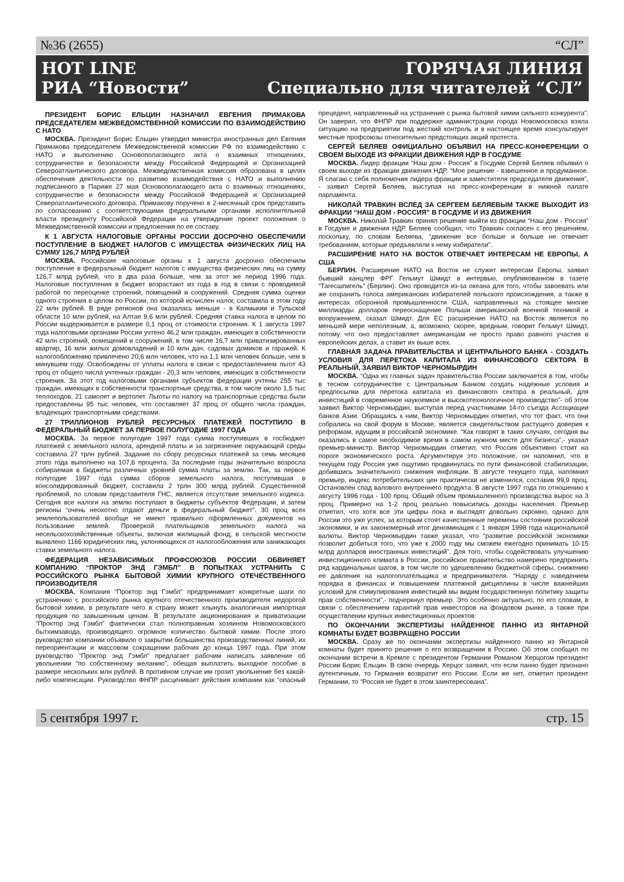№36 (2655) “СЛ”
HOT LINE ГОРЯЧАЯ ЛИНИЯ
РИА “Новости” Специально для читателей “СЛ”
ПРЕЗИДЕНТ БОРИС ЕЛЬЦИН НАЗНАЧИЛ ЕВГЕНИЯ ПРИМАКОВА ПРЕДСЕДАТЕЛЕМ МЕЖВЕДОМСТВЕННОЙ КОМИССИИ ПО ВЗАИМОДЕЙСТВИЮ С НАТО
МОСКВА. Президент Борис Ельцин утвердил министра иностранных дел Евгения Примакова председателем Межведомственной комиссии РФ по взаимодействию с НАТО и выполнению Основополагающего акта о взаимных отношениях, сотрудничестве и безопасности между Российской Федерацией и Организацией Североатлантического договора. Межведомственная комиссия образована в целях обеспечения деятельности по развитию взаимодействия с НАТО и выполнению подписанного в Париже 27 мая Основополагающего акта о взаимных отношениях, сотрудничестве и безопасности между Российской Федерацией и Организацией Североатлантического договора. Примакову поручено в 2-месячный срок представить по согласованию с соответствующими федеральными органами исполнительной власти президенту Российской Федерации на утверждение проект положения о Межведомственной комиссии и предложения по ее составу.
К 1 АВГУСТА НАЛОГОВЫЕ ОРГАНЫ РОССИИ ДОСРОЧНО ОБЕСПЕЧИЛИ ПОСТУПЛЕНИЕ В БЮДЖЕТ НАЛОГОВ С ИМУЩЕСТВА ФИЗИЧЕСКИХ ЛИЦ НА СУММУ 126,7 МЛРД РУБЛЕЙ
МОСКВА. Российские налоговые органы к 1 августа досрочно обеспечили поступление в федеральный бюджет налогов с имущества физических лиц на сумму 126,7 млрд рублей, что в два раза больше, чем за этот же период 1996 года. Налоговые поступления в бюджет возрастают из года в год в связи с проводимой работой по переоценке строений, помещений и сооружений. Средняя сумма оценки одного строения в целом по России, по которой исчислен налог, составила в этом году 22 млн рублей. В ряде регионов она оказалась меньше - в Калмыкии и Тульской области 10 млн рублей, на Алтае 9,6 млн рублей. Средняя ставка налога в целом по России выдерживается в размере 0,1 проц от стоимости строения. К 1 августа 1997 года налоговыми органами России учтено 46,2 млн граждан, имеющих в собственности 42 млн строений, помещений и сооружений, в том числе 16,7 млн приватизированных квартир, 16 млн жилых домовладений и 10 млн дач, садовых домиков и гаражей. К налогообложению привлечено 20,6 млн человек, что на 1,1 млн человек больше, чем в минувшем году. Освобождены от уплаты налога в связи с предоставлением льгот 43 проц от общего числа учтенных граждан - 20,3 млн человек, имеющих в собственности строения. За этот год налоговыми органами субъектов федерации учтены 255 тыс граждан, имеющих в собственности транспортные средства, в том числе около 1,5 тыс теплоходов, 21 самолет и вертолет. Льготы по налогу на транспортные средства были предоставлены 95 тыс человек, что составляет 37 проц от общего числа граждан, владеющих транспортными средствами.
27 ТРИЛЛИОНОВ РУБЛЕЙ РЕСУРСНЫХ ПЛАТЕЖЕЙ ПОСТУПИЛО В ФЕДЕРАЛЬНЫЙ БЮДЖЕТ ЗА ПЕРВОЕ ПОЛУГОДИЕ 1997 ГОДА
МОСКВА. За первое полугодие 1997 года сумма поступивших в госбюджет платежей с земельного налога, арендной платы и за загрязнение окружающей среды составила 27 трлн рублей. Задание по сбору ресурсных платежей за семь месяцев этого года выполнено на 107,6 процента. За последние годы значительно возросла собираемая в бюджеты различных уровней сумма платы за землю. Так, за первое полугодие 1997 года сумма сборов земельного налога, поступившая в консолидированный бюджет, составила 2 трлн 300 млрд рублей. Существенной проблемой, по словам представителя ГНС, является отсутствие земельного кодекса. Сегодня все налоги на землю поступают в бюджеты субъектов Федерации, и затем регионы “очень неохотно отдают деньги в федеральный бюджет”. 30 проц всех землепользователей вообще не имеют правильно оформленных документов на пользование землей. Проверкой плательщиков земельного налога на несельскохозяйственные объекты, включая жилищный фонд, в сельской местности выявлено 1166 юридических лиц, уклоняющихся от налогообложения или занижающих ставки земельного налога.
ФЕДЕРАЦИЯ НЕЗАВИСИМЫХ ПРОФСОЮЗОВ РОССИИ ОБВИНЯЕТ КОМПАНИЮ “ПРОКТОР ЭНД ГЭМБЛ” В ПОПЫТКАХ УСТРАНИТЬ С РОССИЙСКОГО РЫНКА БЫТОВОЙ ХИМИИ КРУПНОГО ОТЕЧЕСТВЕННОГО ПРОИЗВОДИТЕЛЯ
МОСКВА. Компания “Проктор энд Гэмбл” предпринимает конкретные шаги по устранению с российского рынка крупного отечественного производителя недорогой бытовой химии, в результате чего в страну может хлынуть аналогичная импортная продукция по завышенным ценам. В результате акционирования и приватизации “Проктор энд Гэмбл” фактически стал полноправным хозяином Новомосковского бытхимзавода, производящего огромное количество бытовой химии. После этого руководство компании объявило о закрытии большинства производственных линий, их переориентации и массовом сокращении рабочих до конца 1997 года. При этом руководство “Проктор энд Гэмбл” предлагает рабочим написать заявление об увольнении “по собственному желанию”, обещая выплатить выходное пособие в размере нескольких млн рублей. В противном случае им грозит увольнение без какой-либо компенсации. Руководство ФНПР расценивает действия компании как “опасный прецедент, направленный на устранение с рынка бытовой химии сильного конкурента”. Он заверил, что ФНПР при поддержке администрации города Новомосковска взяла ситуацию на предприятии под жесткий контроль и в настоящее время консультирует местные профсоюзы относительно предстоящих акций протеста.
СЕРГЕЙ БЕЛЯЕВ ОФИЦИАЛЬНО ОБЪЯВИЛ НА ПРЕСС-КОНФЕРЕНЦИИ О СВОЕМ ВЫХОДЕ ИЗ ФРАКЦИИ ДВИЖЕНИЯ НДР В ГОСДУМЕ
МОСКВА. Лидер фракции “Наш дом - Россия” в Госдуме Сергей Беляев объявил о своем выходе из фракции движения НДР. “Мое решение - взвешенное и продуманное. Я слагаю с себя полномочия лидера фракции и заместителя председателя движения”, - заявил Сергей Беляев, выступая на пресс-конференции в нижней палате парламента.
НИКОЛАЙ ТРАВКИН ВСЛЕД ЗА СЕРГЕЕМ БЕЛЯЕВЫМ ТАКЖЕ ВЫХОДИТ ИЗ ФРАКЦИИ “НАШ ДОМ - РОССИЯ” В ГОСДУМЕ И ИЗ ДВИЖЕНИЯ
МОСКВА. Николай Травкин принял решение выйти из фракции “Наш дом - Россия” в Госдуме и движения НДР. Беляев сообщил, что Травкин согласен с его решением, поскольку, по словам Беляева, “движение все больше и больше не отвечает требованиям, которые предъявляли к нему избиратели”.
РАСШИРЕНИЕ НАТО НА ВОСТОК ОТВЕЧАЕТ ИНТЕРЕСАМ НЕ ЕВРОПЫ, А США
БЕРЛИН. Расширение НАТО на Восток не служит интересам Европы, заявил бывший канцлер ФРГ Гельмут Шмидт в интервью, опубликованном в газете “Тагесшпигель” (Берлин). Оно проводится из-за океана для того, чтобы завоевать или же сохранить голоса американских избирателей польского происхождения, а также в интересах оборонной промышленности США, направленных на стоящее многие миллиарды долларов переоснащение Польши американской военной техникой и вооружением, сказал Шмидт. Для ЕС расширение НАТО на Восток является по меньшей мере неполезным, а, возможно, скорее, вредным, говорит Гельмут Шмидт, потому что оно предоставляет американцам не просто право равного участия в европейских делах, а ставит их выше всех.
ГЛАВНАЯ ЗАДАЧА ПРАВИТЕЛЬСТВА И ЦЕНТРАЛЬНОГО БАНКА - СОЗДАТЬ УСЛОВИЯ ДЛЯ ПЕРЕТОКА КАПИТАЛА ИЗ ФИНАНСОВОГО СЕКТОРА В РЕАЛЬНЫЙ, ЗАЯВИЛ ВИКТОР ЧЕРНОМЫРДИН
МОСКВА. “Одна из главных задач правительства России заключается в том, чтобы в тесном сотрудничестве с Центральным Банком создать надежные условия и предпосылки для перетока капитала из финансового сектора в реальный, для инвестиций в современное наукоемкое и высокотехнологичное производство”- об этом заявил Виктор Черномырдин, выступая перед участниками 14-го съезда Ассоциации банков Азии. Обращаясь к ним, Виктор Черномырдин отметил, что тот факт, что они собрались на свой форум в Москве, является свидетельством растущего доверия к реформам, идущим в российской экономике. “Как говорят в таких случаях, сегодня вы оказались в самое необходимое время в самом нужном месте для бизнеса”,- указал премьер-министр. Виктор Черномырдин отметил, что Россия объективно стоит на пороге экономического роста. Аргументируя это положение, он напомнил, что в текущем году Россия уже ощутимо продвинулась по пути финансовой стабилизации, добившись значительного снижения инфляции. В августе текущего года, напомнил премьер, индекс потребительских цен практически не изменился, составив 99,9 проц. Остановлен спад валового внутреннего продукта. В августе 1997 года по отношению к августу 1996 года - 100 проц. Общий объем промышленного производства вырос на 3 проц. Примерно на 1-2 проц реально повысились доходы населения. Премьер отметил, что хотя все эти цифры пока и выглядят довольно скромно, однако для России это уже успех, за которым стоят качественные перемены состояния российской экономики, и их закономерный итог деноминация с 1 января 1998 года национальной валюты. Виктор Черномырдин также указал, что “развитие российской экономики позволит добиться того, что уже к 2000 году мы сможем ежегодно принимать 10-15 млрд долларов иностранных инвестиций”. Для того, чтобы содействовать улучшению инвестиционного климата в России, российское правительство намерено предпринять ряд кардинальных шагов, в том числе по удешевлению бюджетной сферы, снижению ее давления на налогоплательщика и предпринимателя. “Наряду с наведением порядка в финансах и повышением платежной дисциплины в числе важнейших условий для стимулирования инвестиций мы видим государственную политику защиты прав собственности”,- подчеркнул премьер. Это особенно актуально, по его словам, в связи с обеспечением гарантий прав инвесторов на фондовом рынке, а также при осуществлении крупных инвестиционных проектов
ПО ОКОНЧАНИИ ЭКСПЕРТИЗЫ НАЙДЕННОЕ ПАННО ИЗ ЯНТАРНОЙ КОМНАТЫ БУДЕТ ВОЗВРАЩЕНО РОССИИ
МОСКВА. Сразу же по окончании экспертизы найденного панно из Янтарной комнаты будет принято решение о его возвращении в Россию. Об этом сообщил по окончании встречи в Кремле с президентом Германии Романом Херцогом президент России Борис Ельцин. В свою очередь Херцог заявил, что если панно будет признано аутентичным, то Германия возвратит его России. Если же нет, отметил президент Германии, то “Россия не будет в этом заинтересована”.
5 сентября 1997 г. стр. 15